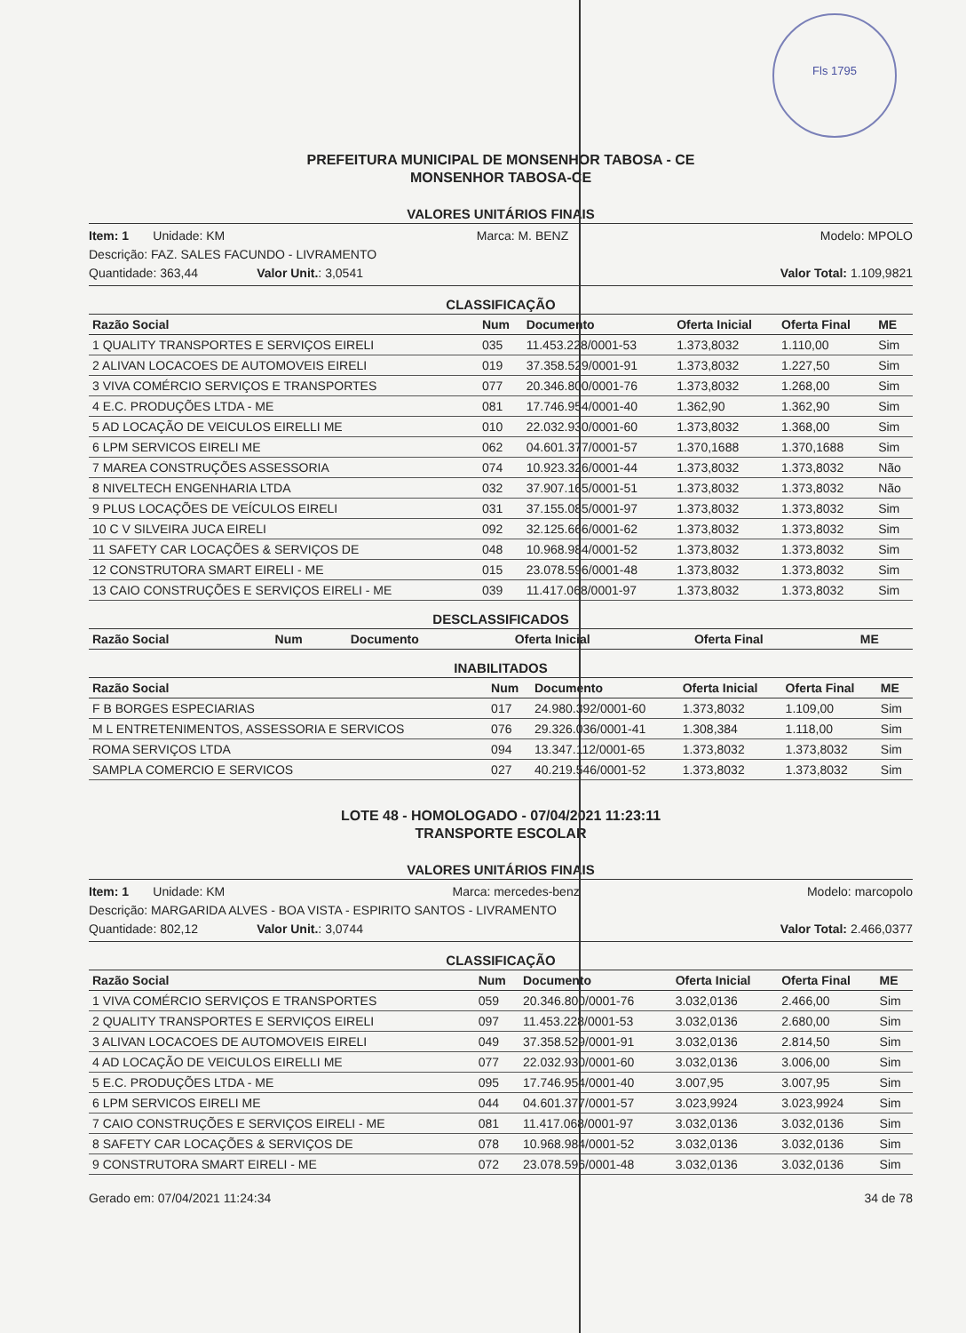Fls 1795
PREFEITURA MUNICIPAL DE MONSENHOR TABOSA - CE
MONSENHOR TABOSA-CE
VALORES UNITÁRIOS FINAIS
Item: 1 Unidade: KM Marca: M. BENZ Modelo: MPOLO
Descrição: FAZ. SALES FACUNDO - LIVRAMENTO
Quantidade: 363,44 Valor Unit.: 3,0541 Valor Total: 1.109,9821
CLASSIFICAÇÃO
| Razão Social | Num | Documento | Oferta Inicial | Oferta Final | ME |
| --- | --- | --- | --- | --- | --- |
| 1 QUALITY TRANSPORTES E SERVIÇOS EIRELI | 035 | 11.453.228/0001-53 | 1.373,8032 | 1.110,00 | Sim |
| 2 ALIVAN LOCACOES DE AUTOMOVEIS EIRELI | 019 | 37.358.529/0001-91 | 1.373,8032 | 1.227,50 | Sim |
| 3 VIVA COMÉRCIO SERVIÇOS E TRANSPORTES | 077 | 20.346.800/0001-76 | 1.373,8032 | 1.268,00 | Sim |
| 4 E.C. PRODUÇÕES LTDA - ME | 081 | 17.746.954/0001-40 | 1.362,90 | 1.362,90 | Sim |
| 5 AD LOCAÇÃO DE VEICULOS EIRELLI ME | 010 | 22.032.930/0001-60 | 1.373,8032 | 1.368,00 | Sim |
| 6 LPM SERVICOS EIRELI ME | 062 | 04.601.377/0001-57 | 1.370,1688 | 1.370,1688 | Sim |
| 7 MAREA CONSTRUÇÕES ASSESSORIA | 074 | 10.923.326/0001-44 | 1.373,8032 | 1.373,8032 | Não |
| 8 NIVELTECH ENGENHARIA LTDA | 032 | 37.907.165/0001-51 | 1.373,8032 | 1.373,8032 | Não |
| 9 PLUS LOCAÇÕES DE VEÍCULOS EIRELI | 031 | 37.155.085/0001-97 | 1.373,8032 | 1.373,8032 | Sim |
| 10 C V SILVEIRA JUCA EIRELI | 092 | 32.125.666/0001-62 | 1.373,8032 | 1.373,8032 | Sim |
| 11 SAFETY CAR LOCAÇÕES & SERVIÇOS DE | 048 | 10.968.984/0001-52 | 1.373,8032 | 1.373,8032 | Sim |
| 12 CONSTRUTORA SMART EIRELI - ME | 015 | 23.078.596/0001-48 | 1.373,8032 | 1.373,8032 | Sim |
| 13 CAIO CONSTRUÇÕES E SERVIÇOS EIRELI - ME | 039 | 11.417.068/0001-97 | 1.373,8032 | 1.373,8032 | Sim |
DESCLASSIFICADOS
| Razão Social | Num | Documento | Oferta Inicial | Oferta Final | ME |
| --- | --- | --- | --- | --- | --- |
INABILITADOS
| Razão Social | Num | Documento | Oferta Inicial | Oferta Final | ME |
| --- | --- | --- | --- | --- | --- |
| F B BORGES ESPECIARIAS | 017 | 24.980.392/0001-60 | 1.373,8032 | 1.109,00 | Sim |
| M L ENTRETENIMENTOS, ASSESSORIA E SERVICOS | 076 | 29.326.036/0001-41 | 1.308,384 | 1.118,00 | Sim |
| ROMA SERVIÇOS LTDA | 094 | 13.347.112/0001-65 | 1.373,8032 | 1.373,8032 | Sim |
| SAMPLA COMERCIO E SERVICOS | 027 | 40.219.546/0001-52 | 1.373,8032 | 1.373,8032 | Sim |
LOTE 48 - HOMOLOGADO - 07/04/2021 11:23:11
TRANSPORTE ESCOLAR
VALORES UNITÁRIOS FINAIS
Item: 1 Unidade: KM Marca: mercedes-benz Modelo: marcopolo
Descrição: MARGARIDA ALVES - BOA VISTA - ESPIRITO SANTOS - LIVRAMENTO
Quantidade: 802,12 Valor Unit.: 3,0744 Valor Total: 2.466,0377
CLASSIFICAÇÃO
| Razão Social | Num | Documento | Oferta Inicial | Oferta Final | ME |
| --- | --- | --- | --- | --- | --- |
| 1 VIVA COMÉRCIO SERVIÇOS E TRANSPORTES | 059 | 20.346.800/0001-76 | 3.032,0136 | 2.466,00 | Sim |
| 2 QUALITY TRANSPORTES E SERVIÇOS EIRELI | 097 | 11.453.228/0001-53 | 3.032,0136 | 2.680,00 | Sim |
| 3 ALIVAN LOCACOES DE AUTOMOVEIS EIRELI | 049 | 37.358.529/0001-91 | 3.032,0136 | 2.814,50 | Sim |
| 4 AD LOCAÇÃO DE VEICULOS EIRELLI ME | 077 | 22.032.930/0001-60 | 3.032,0136 | 3.006,00 | Sim |
| 5 E.C. PRODUÇÕES LTDA - ME | 095 | 17.746.954/0001-40 | 3.007,95 | 3.007,95 | Sim |
| 6 LPM SERVICOS EIRELI ME | 044 | 04.601.377/0001-57 | 3.023,9924 | 3.023,9924 | Sim |
| 7 CAIO CONSTRUÇÕES E SERVIÇOS EIRELI - ME | 081 | 11.417.068/0001-97 | 3.032,0136 | 3.032,0136 | Sim |
| 8 SAFETY CAR LOCAÇÕES & SERVIÇOS DE | 078 | 10.968.984/0001-52 | 3.032,0136 | 3.032,0136 | Sim |
| 9 CONSTRUTORA SMART EIRELI - ME | 072 | 23.078.596/0001-48 | 3.032,0136 | 3.032,0136 | Sim |
Gerado em: 07/04/2021 11:24:34 34 de 78